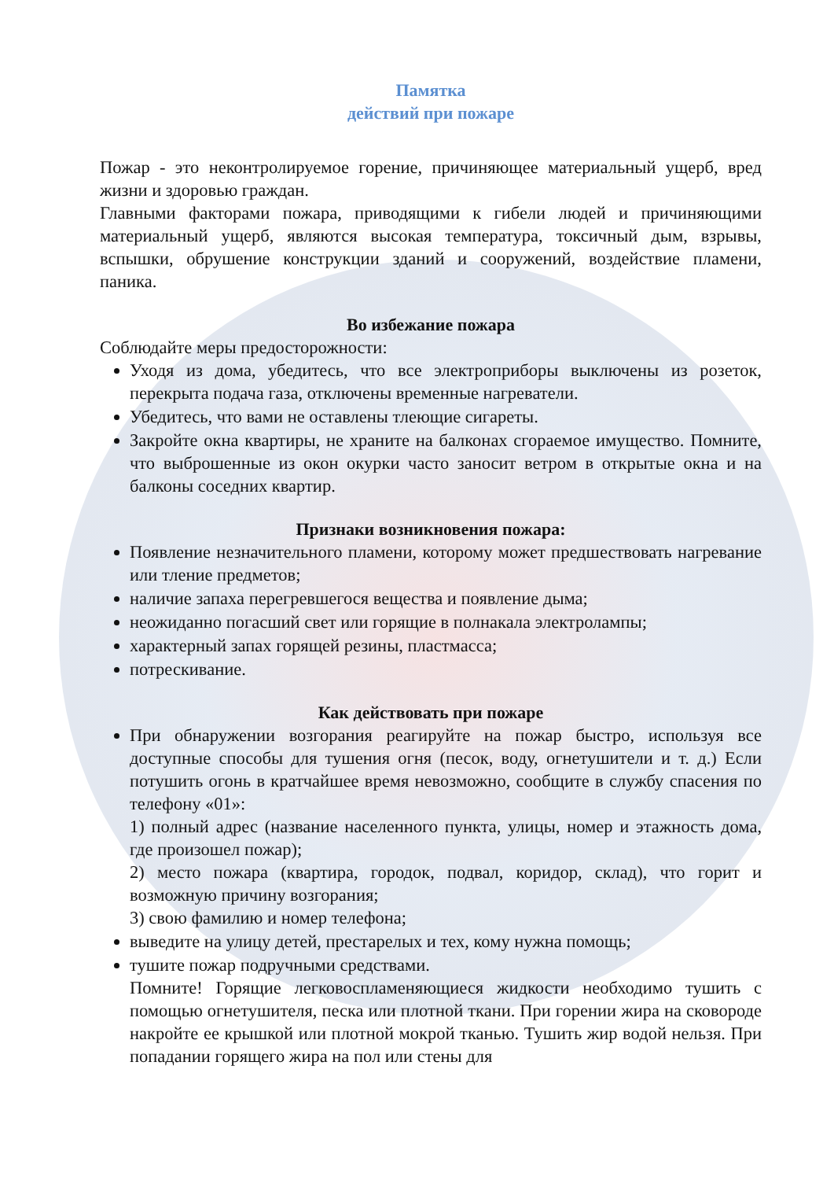Памятка
действий при пожаре
Пожар - это неконтролируемое горение, причиняющее материальный ущерб, вред жизни и здоровью граждан.
Главными факторами пожара, приводящими к гибели людей и причиняющими материальный ущерб, являются высокая температура, токсичный дым, взрывы, вспышки, обрушение конструкции зданий и сооружений, воздействие пламени, паника.
Во избежание пожара
Соблюдайте меры предосторожности:
Уходя из дома, убедитесь, что все электроприборы выключены из розеток, перекрыта подача газа, отключены временные нагреватели.
Убедитесь, что вами не оставлены тлеющие сигареты.
Закройте окна квартиры, не храните на балконах сгораемое имущество. Помните, что выброшенные из окон окурки часто заносит ветром в открытые окна и на балконы соседних квартир.
Признаки возникновения пожара:
Появление незначительного пламени, которому может предшествовать нагревание или тление предметов;
наличие запаха перегревшегося вещества и появление дыма;
неожиданно погасший свет или горящие в полнакала электролампы;
характерный запах горящей резины, пластмасса;
потрескивание.
Как действовать при пожаре
При обнаружении возгорания реагируйте на пожар быстро, используя все доступные способы для тушения огня (песок, воду, огнетушители и т. д.) Если потушить огонь в кратчайшее время невозможно, сообщите в службу спасения по телефону «01»:
1) полный адрес (название населенного пункта, улицы, номер и этажность дома, где произошел пожар);
2) место пожара (квартира, городок, подвал, коридор, склад), что горит и возможную причину возгорания;
3) свою фамилию и номер телефона;
выведите на улицу детей, престарелых и тех, кому нужна помощь;
тушите пожар подручными средствами.
Помните! Горящие легковоспламеняющиеся жидкости необходимо тушить с помощью огнетушителя, песка или плотной ткани. При горении жира на сковороде накройте ее крышкой или плотной мокрой тканью. Тушить жир водой нельзя. При попадании горящего жира на пол или стены для